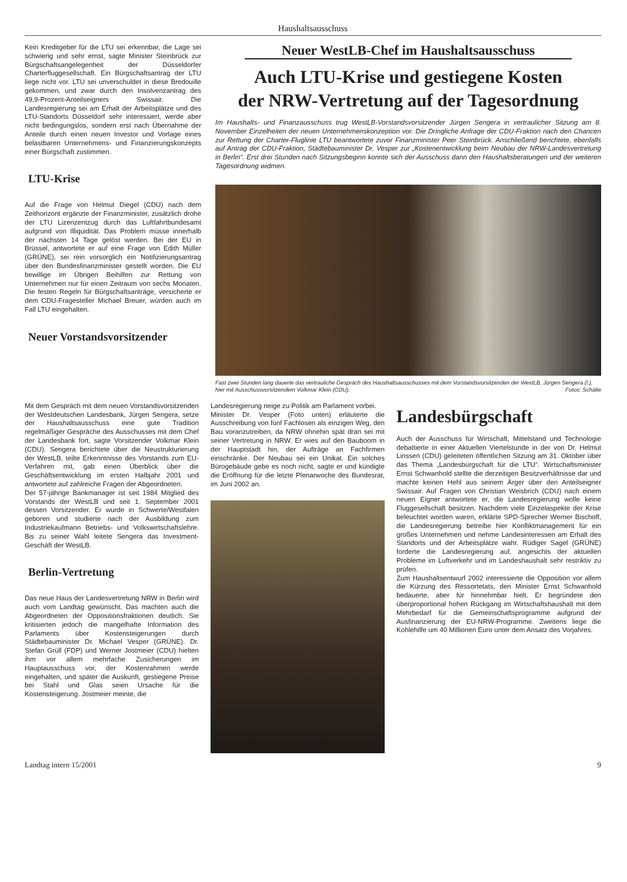Haushaltsausschuss
Kein Kreditgeber für die LTU sei erkennbar, die Lage sei schwierig und sehr ernst, sagte Minister Steinbrück zur Bürgschaftsangelegenheit der Düsseldorfer Charterfluggesellschaft. Ein Bürgschaftsantrag der LTU liege nicht vor. LTU sei unverschuldet in diese Bredouille gekommen, und zwar durch den Insolvenzantrag des 49,9-Prozent-Anteilseigners Swissair. Die Landesregierung sei am Erhalt der Arbeitsplätze und des LTU-Standorts Düsseldorf sehr interessiert, werde aber nicht bedingungslos, sondern erst nach Übernahme der Anteile durch einen neuen Investor und Vorlage eines belastbaren Unternehmens- und Finanzierungskonzepts einer Bürgschaft zustimmen.
LTU-Krise
Auf die Frage von Helmut Diegel (CDU) nach dem Zeithorizont ergänzte der Finanzminister, zusätzlich drohe der LTU Lizenzentzug durch das Luftfahrtbundesamt aufgrund von Illiquidität. Das Problem müsse innerhalb der nächsten 14 Tage gelöst werden. Bei der EU in Brüssel, antwortete er auf eine Frage von Edith Müller (GRÜNE), sei rein vorsorglich ein Notifizierungsantrag über den Bundesfinanzminister gestellt worden. Die EU bewillige im Übrigen Beihilfen zur Rettung von Unternehmen nur für einen Zeitraum von sechs Monaten. Die festen Regeln für Bürgschaftsanträge, versicherte er dem CDU-Fragesteller Michael Breuer, würden auch im Fall LTU eingehalten.
Neuer Vorstandsvorsitzender
Neuer WestLB-Chef im Haushaltsausschuss
Auch LTU-Krise und gestiegene Kosten
der NRW-Vertretung auf der Tagesordnung
Im Haushalts- und Finanzausschuss trug WestLB-Vorstandsvorsitzender Jürgen Sengera in vertraulicher Sitzung am 8. November Einzelheiten der neuen Unternehmenskonzeption vor. Die Dringliche Anfrage der CDU-Fraktion nach den Chancen zur Rettung der Charter-Fluglinie LTU beantwortete zuvor Finanzminister Peer Steinbrück. Anschließend berichtete, ebenfalls auf Antrag der CDU-Fraktion, Städtebauminister Dr. Vesper zur „Kostenentwicklung beim Neubau der NRW-Landesvertretung in Berlin“. Erst drei Stunden nach Sitzungsbeginn konnte sich der Ausschuss dann den Haushaltsberatungen und der weiteren Tagesordnung widmen.
Fast zwei Stunden lang dauerte das vertrauliche Gespräch des Haushaltsausschusses mit dem Vorstandsvorsitzenden der WestLB, Jürgen Sengera (l.), hier mit Ausschussvorsitzendem Volkmar Klein (CDU). Fotos: Schälte
Mit dem Gespräch mit dem neuen Vorstandsvorsitzenden der Westdeutschen Landesbank, Jürgen Sengera, setze der Haushaltsausschuss eine gute Tradition regelmäßiger Gespräche des Ausschusses mit dem Chef der Landesbank fort, sagte Vorsitzender Volkmar Klein (CDU). Sengera berichtete über die Neustrukturierung der WestLB, teilte Erkenntnisse des Vorstands zum EU-Verfahren mit, gab einen Überblick über die Geschäftsentwicklung im ersten Halbjahr 2001 und antwortete auf zahlreiche Fragen der Abgeordneten.
Der 57-jährige Bankmanager ist seit 1984 Mitglied des Vorstands der WestLB und seit 1. September 2001 dessen Vorsitzender. Er wurde in Schwerte/Westfalen geboren und studierte nach der Ausbildung zum Industriekaufmann Betriebs- und Volkswirtschaftslehre. Bis zu seiner Wahl leitete Sengera das Investment-Geschäft der WestLB.
Berlin-Vertretung
Das neue Haus der Landesvertretung NRW in Berlin wird auch vom Landtag gewünscht. Das machten auch die Abgeordneten der Oppositionsfraktionen deutlich. Sie kritisierten jedoch die mangelhafte Information des Parlaments über Kostensteigerungen durch Städtebauminister Dr. Michael Vesper (GRÜNE). Dr. Stefan Grüll (FDP) und Werner Jostmeier (CDU) hielten ihm vor allem mehrfache Zusicherungen im Hauptausschuss vor, der Kostenrahmen werde eingehalten, und später die Auskunft, gestiegene Preise bei Stahl und Glas seien Ursache für die Kostensteigerung. Jostmeier meinte, die
Landesregierung neige zu Politik am Parlament vorbei.
Minister Dr. Vesper (Foto unten) erläuterte die Ausschreibung von fünf Fachlosen als einzigen Weg, den Bau voranzutreiben, da NRW ohnehin spät dran sei mit seiner Vertretung in NRW. Er wies auf den Bauboom in der Hauptstadt hin, der Aufträge an Fachfirmen einschränke. Der Neubau sei ein Unikat. Ein solches Bürogebäude gebe es noch nicht, sagte er und kündigte die Eröffnung für die letzte Plenarwoche des Bundesrat, im Juni 2002 an.
Landesbürgschaft
Auch der Ausschuss für Wirtschaft, Mittelstand und Technologie debattierte in einer Aktuellen Viertelstunde in der von Dr. Helmut Linssen (CDU) geleiteten öffentlichen Sitzung am 31. Oktober über das Thema „Landesbürgschaft für die LTU“. Wirtschaftsminister Ernst Schwanhold stellte die derzeitigen Besitzverhältnisse dar und machte keinen Hehl aus seinem Ärger über den Anteilseigner Swissair. Auf Fragen von Christian Weisbrich (CDU) nach einem neuen Eigner antwortete er, die Landesregierung wolle keine Fluggesellschaft besitzen. Nachdem viele Einzelaspekte der Krise beleuchtet worden waren, erklärte SPD-Sprecher Werner Bischoff, die Landesregierung betreibe hier Konfliktmanagement für ein großes Unternehmen und nehme Landesinteressen am Erhalt des Standorts und der Arbeitsplätze wahr. Rüdiger Sagel (GRÜNE) forderte die Landesregierung auf, angesichts der aktuellen Probleme im Luftverkehr und im Landeshaushalt sehr restriktiv zu prüfen.
Zum Haushaltsentwurf 2002 interessierte die Opposition vor allem die Kürzung des Ressortetats, den Minister Ernst Schwanhold bedauerte, aber für hinnehmbar hielt. Er begründete den überproportional hohen Rückgang im Wirtschaftshaushalt mit dem Mehrbedarf für die Gemeinschaftsprogramme aufgrund der Ausfinanzierung der EU-NRW-Programme. Zweitens liege die Kohlehilfe um 40 Millionen Euro unter dem Ansatz des Vorjahres.
Landtag intern 15/2001 9